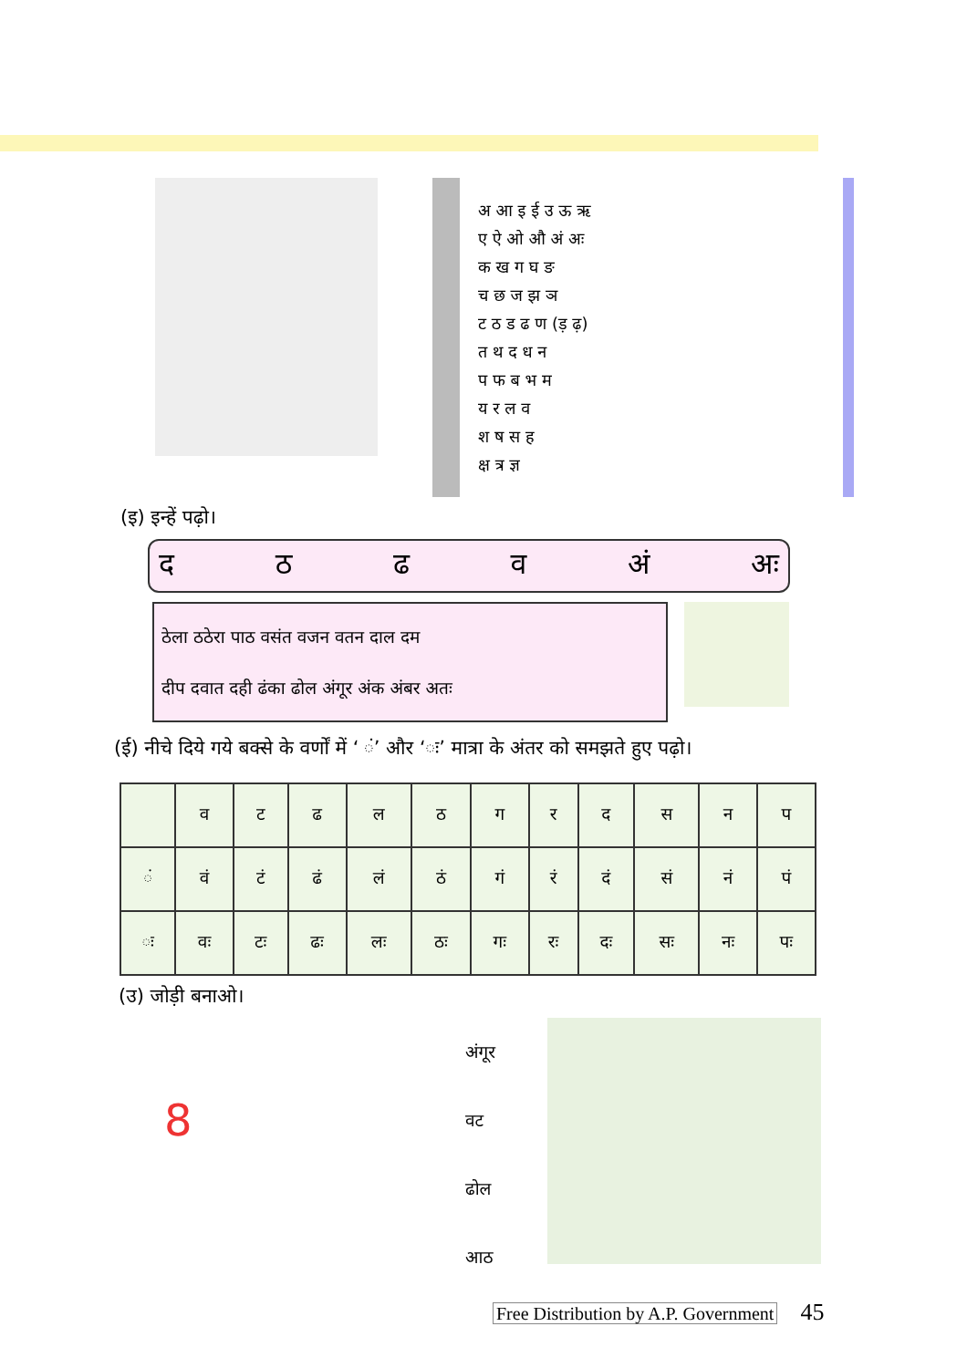अ आ इ ई उ ऊ ऋ
ए ऐ ओ औ अं अः
क ख ग घ ङ
च छ ज झ ञ
ट ठ ड ढ ण (ड़ ढ़)
त थ द ध न
प फ ब भ म
य र ल व
श ष स ह
क्ष त्र ज्ञ
(इ) इन्हें पढ़ो।
दठढव अं अः
ठेला ठठेरा पाठ वसंत वजन वतन दाल दम
दीप दवात दही ढंका ढोल अंगूर अंक अंबर अतः
(ई) नीचे दिये गये बक्से के वर्णों में ‘ ं’ और ‘ः’ मात्रा के अंतर को समझते हुए पढ़ो।
| | व | ट | ढ | ल | ठ | ग | र | द | स | न | प |
| ं | वं | टं | ढं | लं | ठं | गं | रं | दं | सं | नं | पं |
| ः | वः | टः | ढः | लः | ठः | गः | रः | दः | सः | नः | पः |
(उ) जोड़ी बनाओ।
8
अंगूर
वट
ढोल
आठ
Free Distribution by A.P. Government 45